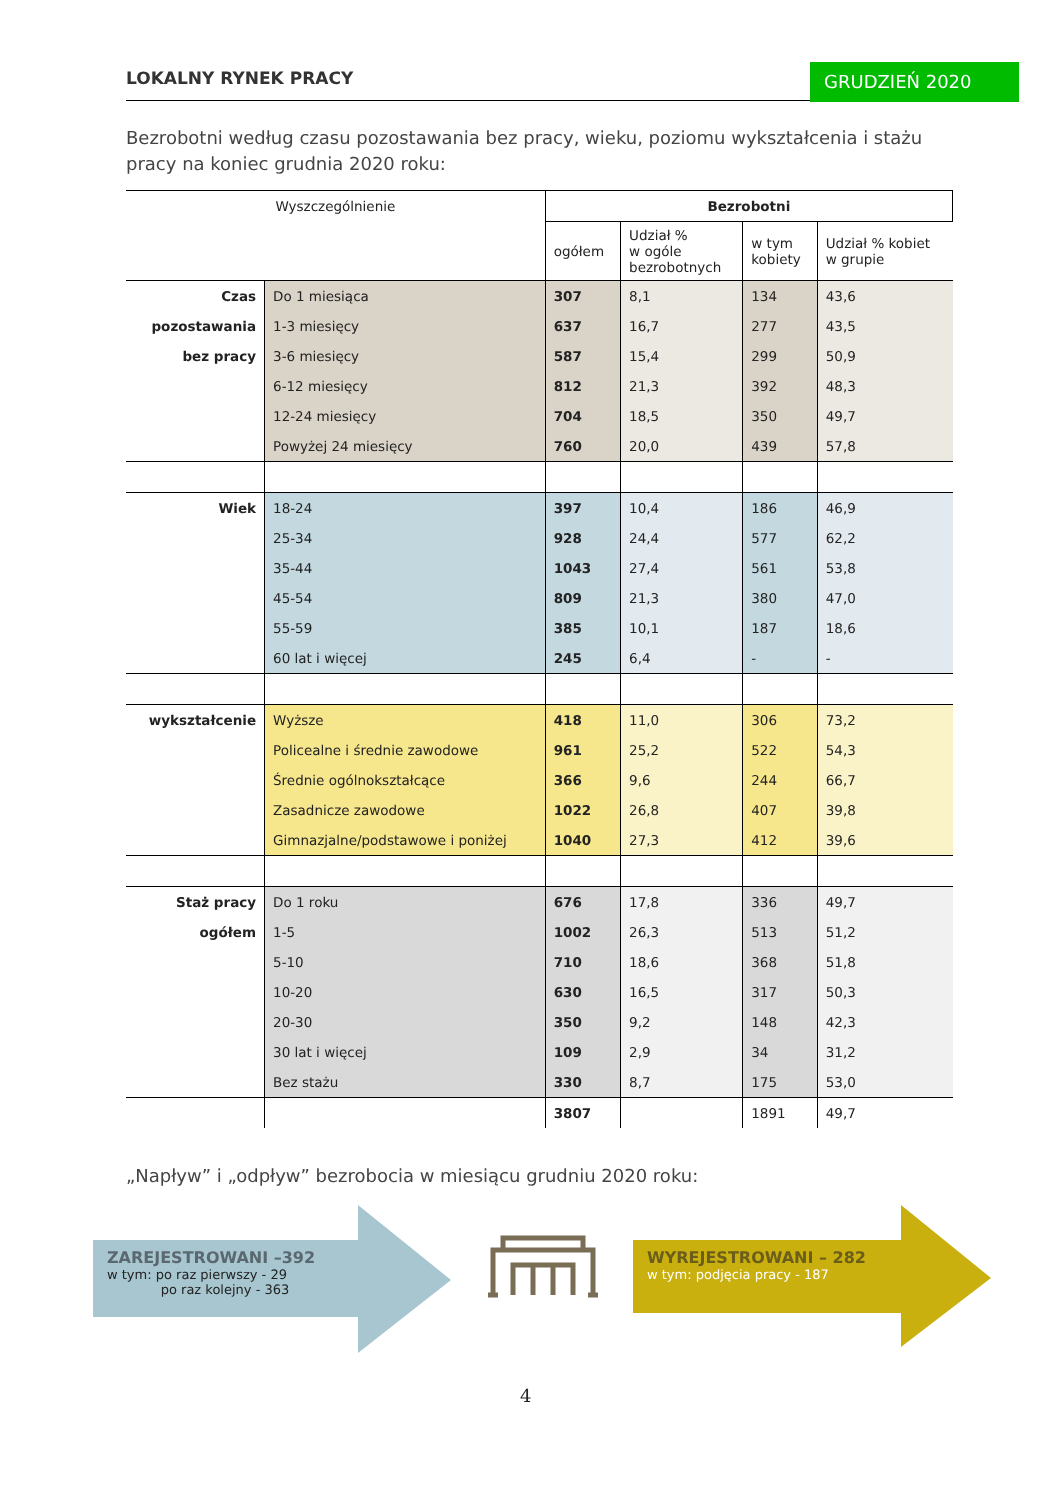LOKALNY RYNEK PRACY GRUDZIEŃ 2020
Bezrobotni według czasu pozostawania bez pracy, wieku, poziomu wykształcenia i stażu pracy na koniec grudnia 2020 roku:
| Wyszczególnienie | | Bezrobotni | | | |
| --- | --- | --- | --- | --- | --- |
| | | ogółem | Udział % w ogóle bezrobotnych | w tym kobiety | Udział % kobiet w grupie |
| Czas | Do 1 miesiąca | 307 | 8,1 | 134 | 43,6 |
| pozostawania | 1-3 miesięcy | 637 | 16,7 | 277 | 43,5 |
| bez pracy | 3-6 miesięcy | 587 | 15,4 | 299 | 50,9 |
| | 6-12 miesięcy | 812 | 21,3 | 392 | 48,3 |
| | 12-24 miesięcy | 704 | 18,5 | 350 | 49,7 |
| | Powyżej 24 miesięcy | 760 | 20,0 | 439 | 57,8 |
| Wiek | 18-24 | 397 | 10,4 | 186 | 46,9 |
| | 25-34 | 928 | 24,4 | 577 | 62,2 |
| | 35-44 | 1043 | 27,4 | 561 | 53,8 |
| | 45-54 | 809 | 21,3 | 380 | 47,0 |
| | 55-59 | 385 | 10,1 | 187 | 18,6 |
| | 60 lat i więcej | 245 | 6,4 | - | - |
| wykształcenie | Wyższe | 418 | 11,0 | 306 | 73,2 |
| | Policealne i średnie zawodowe | 961 | 25,2 | 522 | 54,3 |
| | Średnie ogólnokształcące | 366 | 9,6 | 244 | 66,7 |
| | Zasadnicze zawodowe | 1022 | 26,8 | 407 | 39,8 |
| | Gimnazjalne/podstawowe i poniżej | 1040 | 27,3 | 412 | 39,6 |
| Staż pracy | Do 1 roku | 676 | 17,8 | 336 | 49,7 |
| ogółem | 1-5 | 1002 | 26,3 | 513 | 51,2 |
| | 5-10 | 710 | 18,6 | 368 | 51,8 |
| | 10-20 | 630 | 16,5 | 317 | 50,3 |
| | 20-30 | 350 | 9,2 | 148 | 42,3 |
| | 30 lat i więcej | 109 | 2,9 | 34 | 31,2 |
| | Bez stażu | 330 | 8,7 | 175 | 53,0 |
| | | 3807 | | 1891 | 49,7 |
„Napływ” i „odpływ” bezrobocia w miesiącu grudniu 2020 roku:
ZAREJESTROWANI –392
w tym: po raz pierwszy - 29
po raz kolejny - 363
WYREJESTROWANI – 282
w tym: podjęcia pracy - 187
4